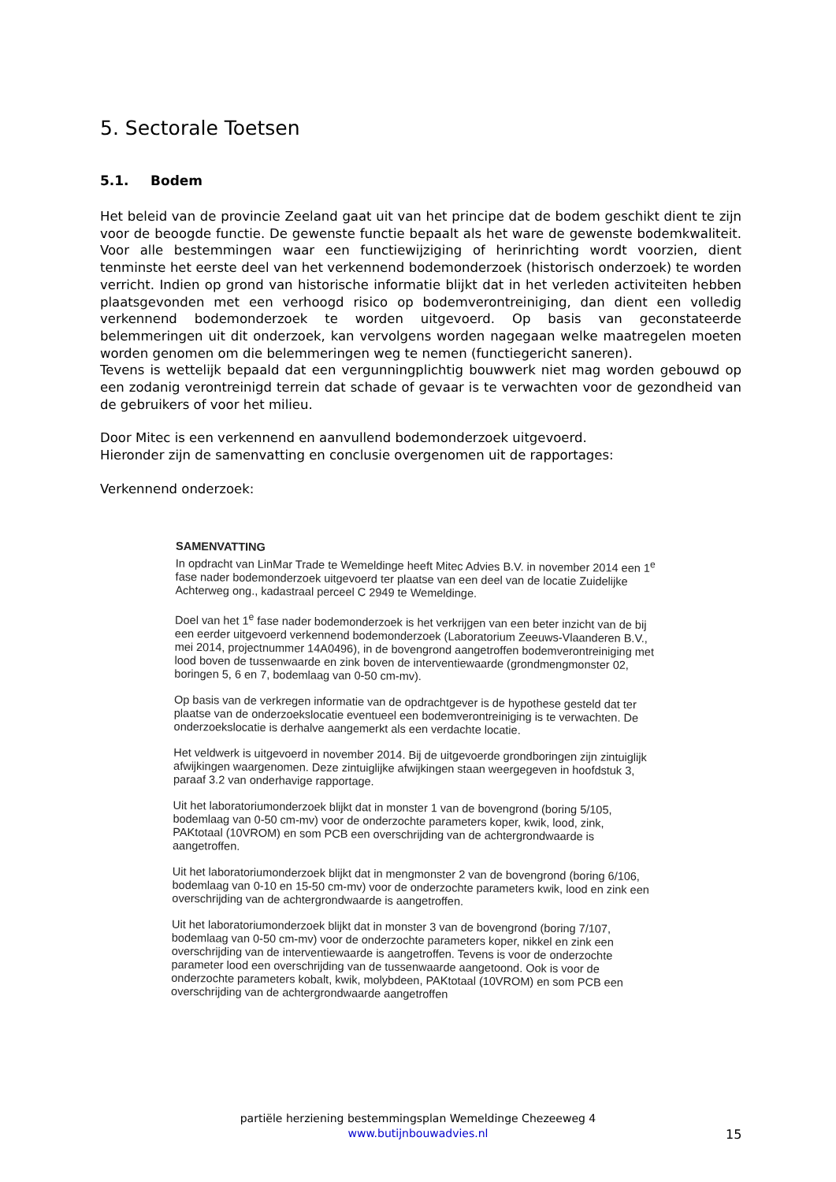5. Sectorale Toetsen
5.1. Bodem
Het beleid van de provincie Zeeland gaat uit van het principe dat de bodem geschikt dient te zijn voor de beoogde functie. De gewenste functie bepaalt als het ware de gewenste bodemkwaliteit. Voor alle bestemmingen waar een functiewijziging of herinrichting wordt voorzien, dient tenminste het eerste deel van het verkennend bodemonderzoek (historisch onderzoek) te worden verricht. Indien op grond van historische informatie blijkt dat in het verleden activiteiten hebben plaatsgevonden met een verhoogd risico op bodemverontreiniging, dan dient een volledig verkennend bodemonderzoek te worden uitgevoerd. Op basis van geconstateerde belemmeringen uit dit onderzoek, kan vervolgens worden nagegaan welke maatregelen moeten worden genomen om die belemmeringen weg te nemen (functiegericht saneren).
Tevens is wettelijk bepaald dat een vergunningplichtig bouwwerk niet mag worden gebouwd op een zodanig verontreinigd terrein dat schade of gevaar is te verwachten voor de gezondheid van de gebruikers of voor het milieu.
Door Mitec is een verkennend en aanvullend bodemonderzoek uitgevoerd.
Hieronder zijn de samenvatting en conclusie overgenomen uit de rapportages:
Verkennend onderzoek:
SAMENVATTING
In opdracht van LinMar Trade te Wemeldinge heeft Mitec Advies B.V. in november 2014 een 1<sup>e</sup> fase nader bodemonderzoek uitgevoerd ter plaatse van een deel van de locatie Zuidelijke Achterweg ong., kadastraal perceel C 2949 te Wemeldinge.
Doel van het 1<sup>e</sup> fase nader bodemonderzoek is het verkrijgen van een beter inzicht van de bij een eerder uitgevoerd verkennend bodemonderzoek (Laboratorium Zeeuws-Vlaanderen B.V., mei 2014, projectnummer 14A0496), in de bovengrond aangetroffen bodemverontreiniging met lood boven de tussenwaarde en zink boven de interventiewaarde (grondmengmonster 02, boringen 5, 6 en 7, bodemlaag van 0-50 cm-mv).
Op basis van de verkregen informatie van de opdrachtgever is de hypothese gesteld dat ter plaatse van de onderzoekslocatie eventueel een bodemverontreiniging is te verwachten. De onderzoekslocatie is derhalve aangemerkt als een verdachte locatie.
Het veldwerk is uitgevoerd in november 2014. Bij de uitgevoerde grondboringen zijn zintuiglijk afwijkingen waargenomen. Deze zintuiglijke afwijkingen staan weergegeven in hoofdstuk 3, paraaf 3.2 van onderhavige rapportage.
Uit het laboratoriumonderzoek blijkt dat in monster 1 van de bovengrond (boring 5/105, bodemlaag van 0-50 cm-mv) voor de onderzochte parameters koper, kwik, lood, zink, PAKtotaal (10VROM) en som PCB een overschrijding van de achtergrondwaarde is aangetroffen.
Uit het laboratoriumonderzoek blijkt dat in mengmonster 2 van de bovengrond (boring 6/106, bodemlaag van 0-10 en 15-50 cm-mv) voor de onderzochte parameters kwik, lood en zink een overschrijding van de achtergrondwaarde is aangetroffen.
Uit het laboratoriumonderzoek blijkt dat in monster 3 van de bovengrond (boring 7/107, bodemlaag van 0-50 cm-mv) voor de onderzochte parameters koper, nikkel en zink een overschrijding van de interventiewaarde is aangetroffen. Tevens is voor de onderzochte parameter lood een overschrijding van de tussenwaarde aangetoond. Ook is voor de onderzochte parameters kobalt, kwik, molybdeen, PAKtotaal (10VROM) en som PCB een overschrijding van de achtergrondwaarde aangetroffen
partiële herziening bestemmingsplan Wemeldinge Chezeeweg 4
www.butijnbouwadvies.nl
15